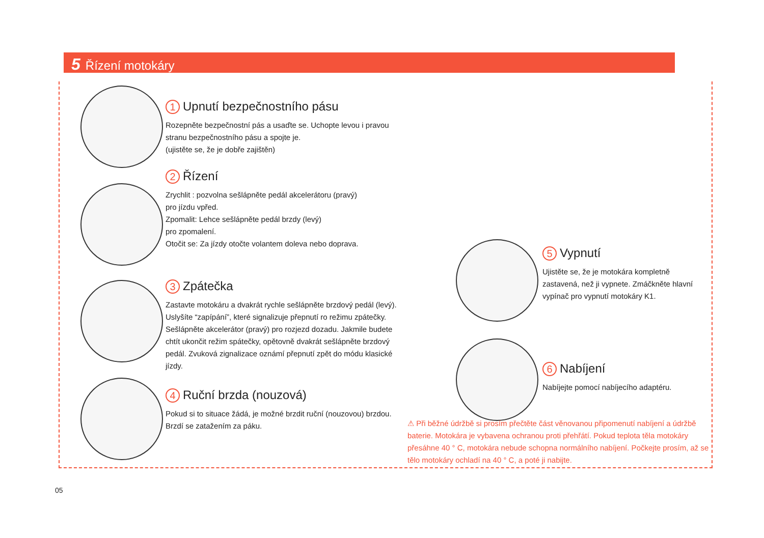5 Řízení motokáry
1 Upnutí bezpečnostního pásu
Rozepněte bezpečnostní pás a usaďte se. Uchopte levou i pravou stranu bezpečnostního pásu a spojte je.
(ujistěte se, že je dobře zajištěn)
2 Řízení
Zrychlit : pozvolna sešlápněte pedál akcelerátoru (pravý)
pro jízdu vpřed.
Zpomalit: Lehce sešlápněte pedál brzdy (levý)
pro zpomalení.
Otočit se: Za jízdy otočte volantem doleva nebo doprava.
3 Zpátečka
Zastavte motokáru a dvakrát rychle sešlápněte brzdový pedál (levý). Uslyšíte “zapípání”, které signalizuje přepnutí ro režimu zpátečky. Sešlápněte akcelerátor (pravý) pro rozjezd dozadu. Jakmile budete chtít ukončit režim spátečky, opětovně dvakrát sešlápněte brzdový pedál. Zvuková zignalizace oznámí přepnutí zpět do módu klasické jízdy.
4 Ruční brzda (nouzová)
Pokud si to situace žádá, je možné brzdit ruční (nouzovou) brzdou. Brzdí se zatažením za páku.
5 Vypnutí
Ujistěte se, že je motokára kompletně zastavená, než ji vypnete. Zmáčkněte hlavní vypínač pro vypnutí motokáry K1.
6 Nabíjení
Nabíjejte pomocí nabíjecího adaptéru.
⚠ Při běžné údržbě si prosím přečtěte část věnovanou připomenutí nabíjení a údržbě baterie. Motokára je vybavena ochranou proti přehřátí. Pokud teplota těla motokáry přesáhne 40 ° C, motokára nebude schopna normálního nabíjení. Počkejte prosím, až se tělo motokáry ochladí na 40 ° C, a poté ji nabijte.
05